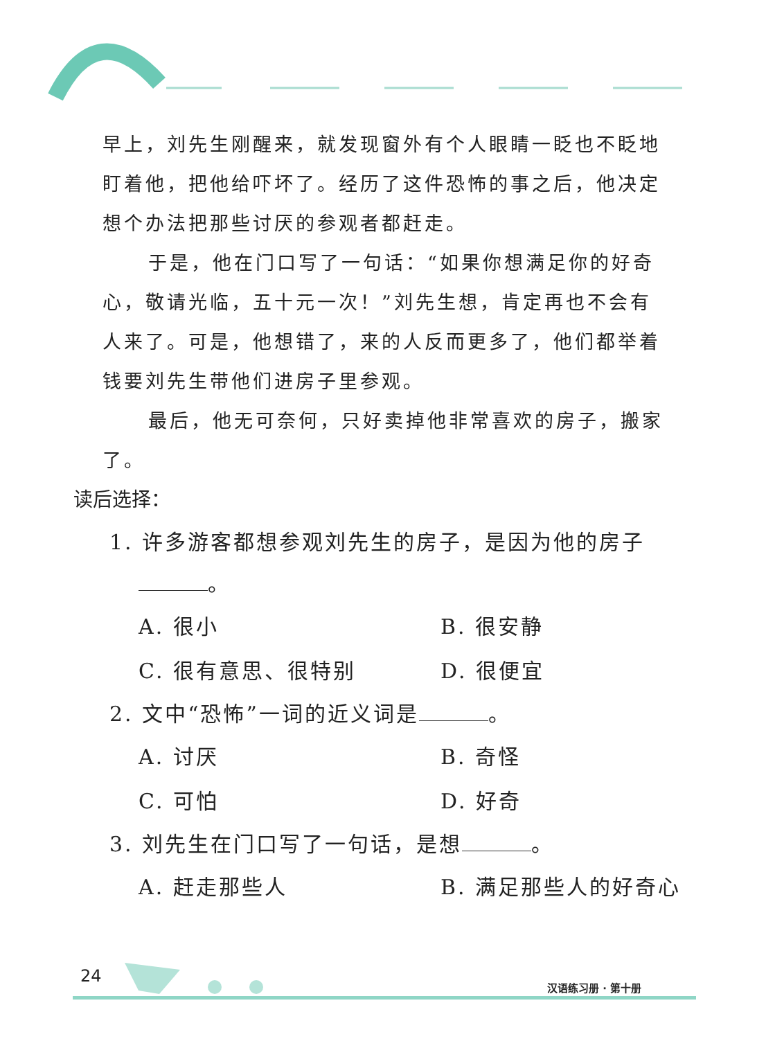早上，刘先生刚醒来，就发现窗外有个人眼睛一眨也不眨地盯着他，把他给吓坏了。经历了这件恐怖的事之后，他决定想个办法把那些讨厌的参观者都赶走。
于是，他在门口写了一句话：“如果你想满足你的好奇心，敬请光临，五十元一次！”刘先生想，肯定再也不会有人来了。可是，他想错了，来的人反而更多了，他们都举着钱要刘先生带他们进房子里参观。
最后，他无可奈何，只好卖掉他非常喜欢的房子，搬家了。
读后选择：
1. 许多游客都想参观刘先生的房子，是因为他的房子
。
A. 很小 B. 很安静
C. 很有意思、很特别 D. 很便宜
2. 文中“恐怖”一词的近义词是 。
A. 讨厌 B. 奇怪
C. 可怕 D. 好奇
3. 刘先生在门口写了一句话，是想 。
A. 赶走那些人 B. 满足那些人的好奇心
24
汉语练习册 · 第十册